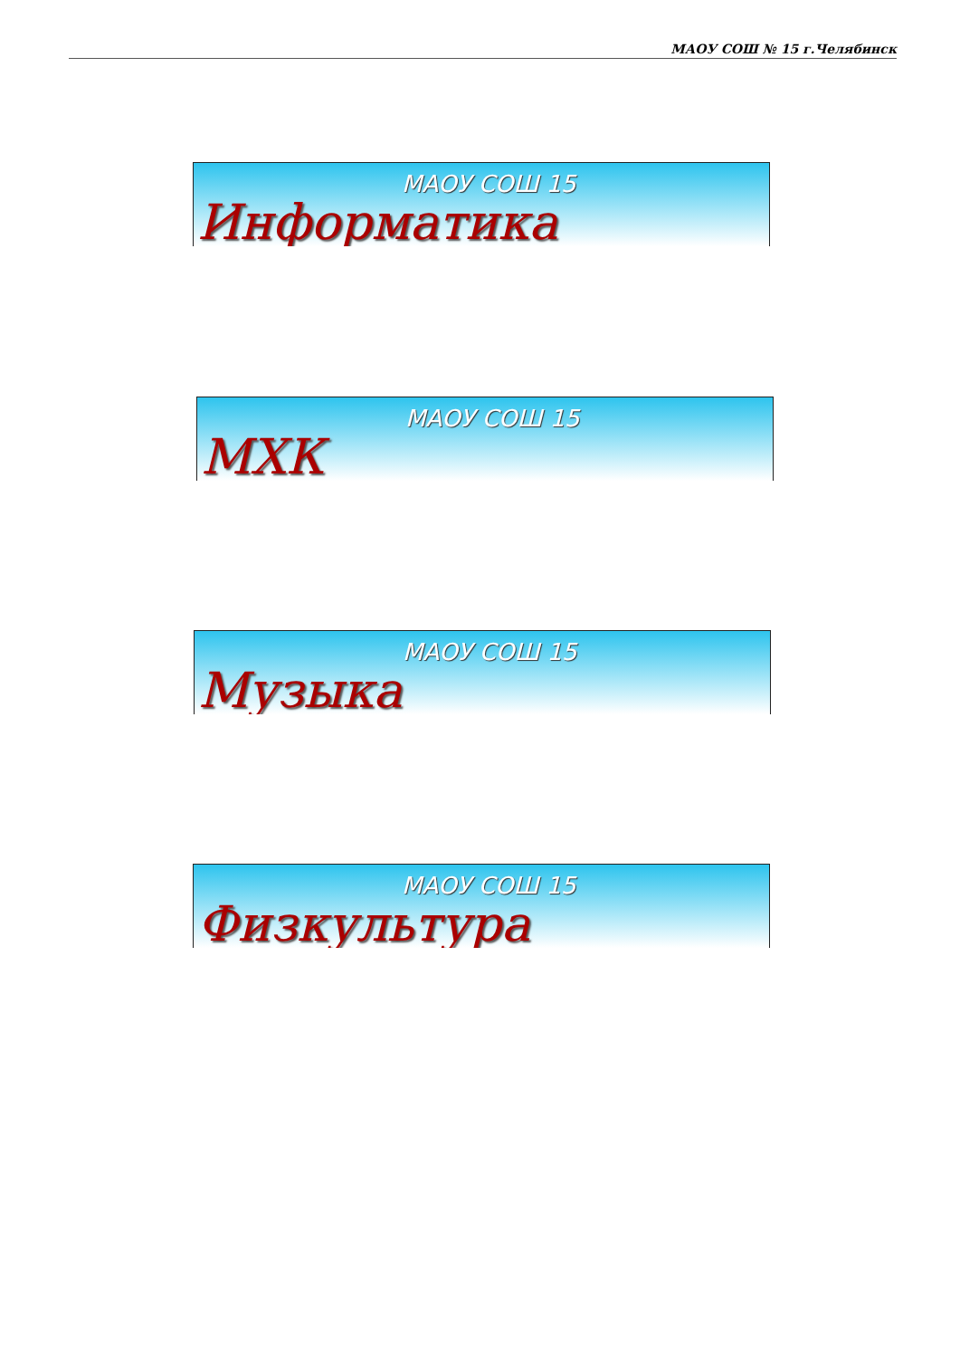МАОУ СОШ № 15 г.Челябинск
МАОУ СОШ 15
Информатика
МАОУ СОШ 15
МХК
МАОУ СОШ 15
Музыка
МАОУ СОШ 15
Физкультура